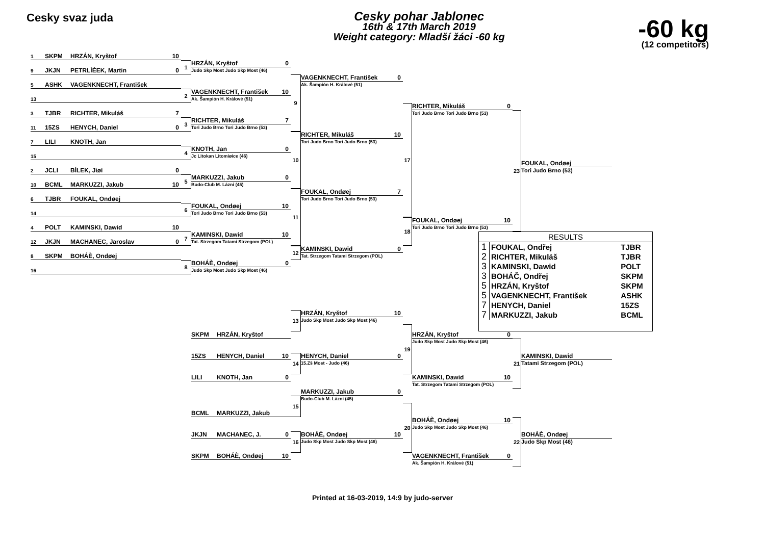Cesky svaz juda
Cesky pohar Jablonec
16th & 17th March 2019
Weight category: Mladší žáci -60 kg
-60 kg
(12 competitors)
1 SKPM HRZÁN, Kryštof 10
1
HRZÁN, Kryštof 0
Judo Skp Most Judo Skp Most (46)
9 JKJN PETRLÍÈEK, Martin 0
9
VAGENKNECHT, František 0
Ak. Šampión H. Králové (51)
5 ASHK VAGENKNECHT, František
2
VAGENKNECHT, František 10
Ak. Šampión H. Králové (51)
13
17
RICHTER, Mikuláš 0
Tori Judo Brno Tori Judo Brno (53)
3 TJBR RICHTER, Mikuláš 7
3
RICHTER, Mikuláš 7
Tori Judo Brno Tori Judo Brno (53)
11 15ZS HENYCH, Daniel 0
10
RICHTER, Mikuláš 10
Tori Judo Brno Tori Judo Brno (53)
7 LILI KNOTH, Jan
4
KNOTH, Jan 0
Jc Litokan Litomiøice (46)
15
23
FOUKAL, Ondøej
Tori Judo Brno (53)
2 JCLI BÍLEK, Jiøí 0
5
MARKUZZI, Jakub 0
Budo-Club M. Lázni (45)
10 BCML MARKUZZI, Jakub 10
11
FOUKAL, Ondøej 7
Tori Judo Brno Tori Judo Brno (53)
6 TJBR FOUKAL, Ondøej
6
FOUKAL, Ondøej 10
Tori Judo Brno Tori Judo Brno (53)
14
18
FOUKAL, Ondøej 10
Tori Judo Brno Tori Judo Brno (53)
4 POLT KAMINSKI, Dawid 10
7
KAMINSKI, Dawid 10
Tat. Strzegom Tatami Strzegom (POL)
12 JKJN MACHANEC, Jaroslav 0
| RESULTS | | |
| --- | --- | --- |
| 1 | FOUKAL, Ondřej | TJBR |
| 2 | RICHTER, Mikuláš | TJBR |
| 3 | KAMINSKI, Dawid | POLT |
| 3 | BOHÁČ, Ondřej | SKPM |
| 5 | HRZÁN, Kryštof | SKPM |
| 5 | VAGENKNECHT, František | ASHK |
| 7 | HENYCH, Daniel | 15ZS |
| 7 | MARKUZZI, Jakub | BCML |
12
KAMINSKI, Dawid 0
Tat. Strzegom Tatami Strzegom (POL)
8 SKPM BOHÁÈ, Ondøej
8
BOHÁÈ, Ondøej 0
Judo Skp Most Judo Skp Most (46)
16
13
HRZÁN, Kryštof 10
Judo Skp Most Judo Skp Most (46)
SKPM HRZÁN, Kryštof
19
HRZÁN, Kryštof 0
Judo Skp Most Judo Skp Most (46)
15ZS HENYCH, Daniel 10
14
HENYCH, Daniel 0
15.Zš Most - Judo (46)
21
KAMINSKI, Dawid
Tatami Strzegom (POL)
LILI KNOTH, Jan 0
KAMINSKI, Dawid 10
Tat. Strzegom Tatami Strzegom (POL)
15
MARKUZZI, Jakub 0
Budo-Club M. Lázni (45)
BCML MARKUZZI, Jakub
20
BOHÁÈ, Ondøej 10
Judo Skp Most Judo Skp Most (46)
JKJN MACHANEC, J. 0
16
BOHÁÈ, Ondøej 10
Judo Skp Most Judo Skp Most (46)
22
BOHÁÈ, Ondøej
Judo Skp Most (46)
SKPM BOHÁÈ, Ondøej 10
VAGENKNECHT, František 0
Ak. Šampión H. Králové (51)
Printed at 16-03-2019, 14:9 by judo-server